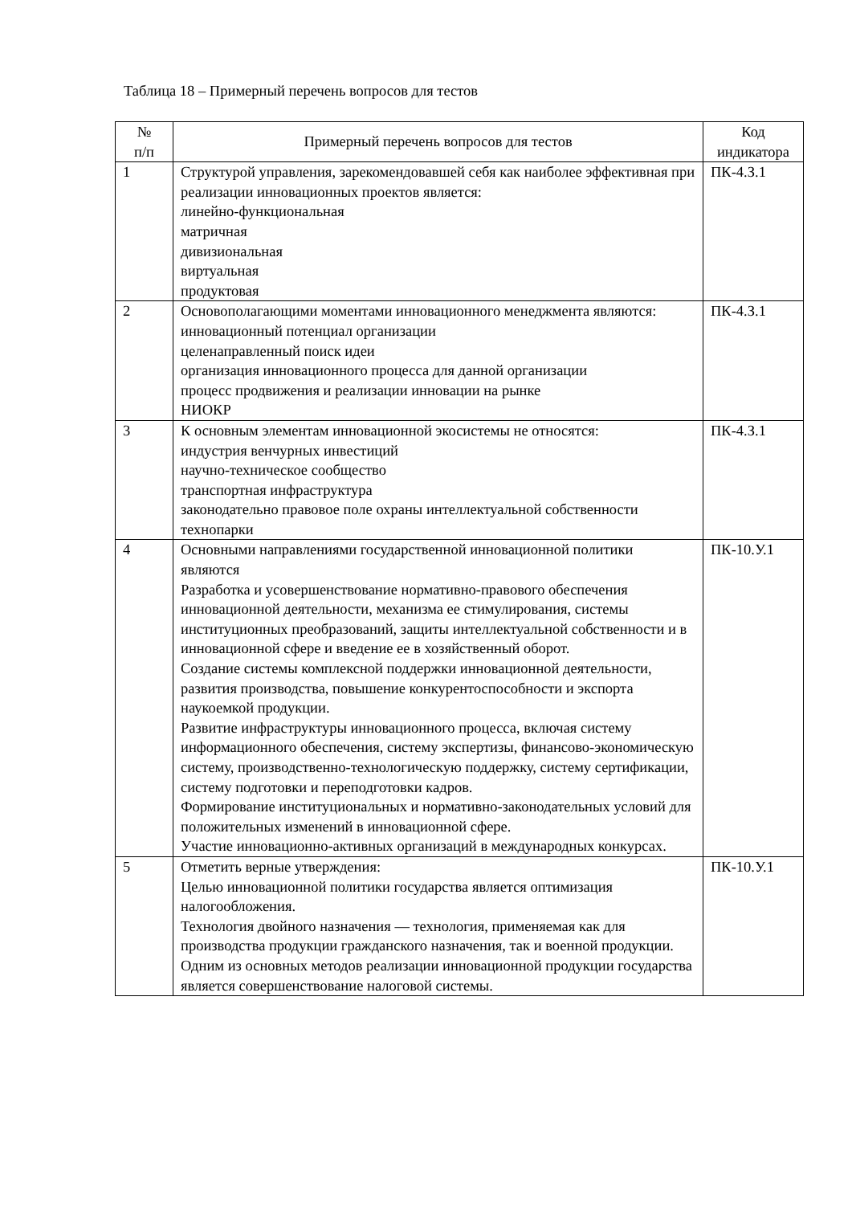Таблица 18 – Примерный перечень вопросов для тестов
| № п/п | Примерный перечень вопросов для тестов | Код индикатора |
| --- | --- | --- |
| 1 | Структурой управления, зарекомендовавшей себя как наиболее эффективная при реализации инновационных проектов является: линейно-функциональная матричная дивизиональная виртуальная продуктовая | ПК-4.З.1 |
| 2 | Основополагающими моментами инновационного менеджмента являются: инновационный потенциал организации целенаправленный поиск идеи организация инновационного процесса для данной организации процесс продвижения и реализации инновации на рынке НИОКР | ПК-4.З.1 |
| 3 | К основным элементам инновационной экосистемы не относятся: индустрия венчурных инвестиций научно-техническое сообщество транспортная инфраструктура законодательно правовое поле охраны интеллектуальной собственности технопарки | ПК-4.З.1 |
| 4 | Основными направлениями государственной инновационной политики являются Разработка и усовершенствование нормативно-правового обеспечения инновационной деятельности, механизма ее стимулирования, системы институционных преобразований, защиты интеллектуальной собственности и в инновационной сфере и введение ее в хозяйственный оборот. Создание системы комплексной поддержки инновационной деятельности, развития производства, повышение конкурентоспособности и экспорта наукоемкой продукции. Развитие инфраструктуры инновационного процесса, включая систему информационного обеспечения, систему экспертизы, финансово-экономическую систему, производственно-технологическую поддержку, систему сертификации, систему подготовки и переподготовки кадров. Формирование институциональных и нормативно-законодательных условий для положительных изменений в инновационной сфере. Участие инновационно-активных организаций в международных конкурсах. | ПК-10.У.1 |
| 5 | Отметить верные утверждения: Целью инновационной политики государства является оптимизация налогообложения. Технология двойного назначения — технология, применяемая как для производства продукции гражданского назначения, так и военной продукции. Одним из основных методов реализации инновационной продукции государства является совершенствование налоговой системы. | ПК-10.У.1 |